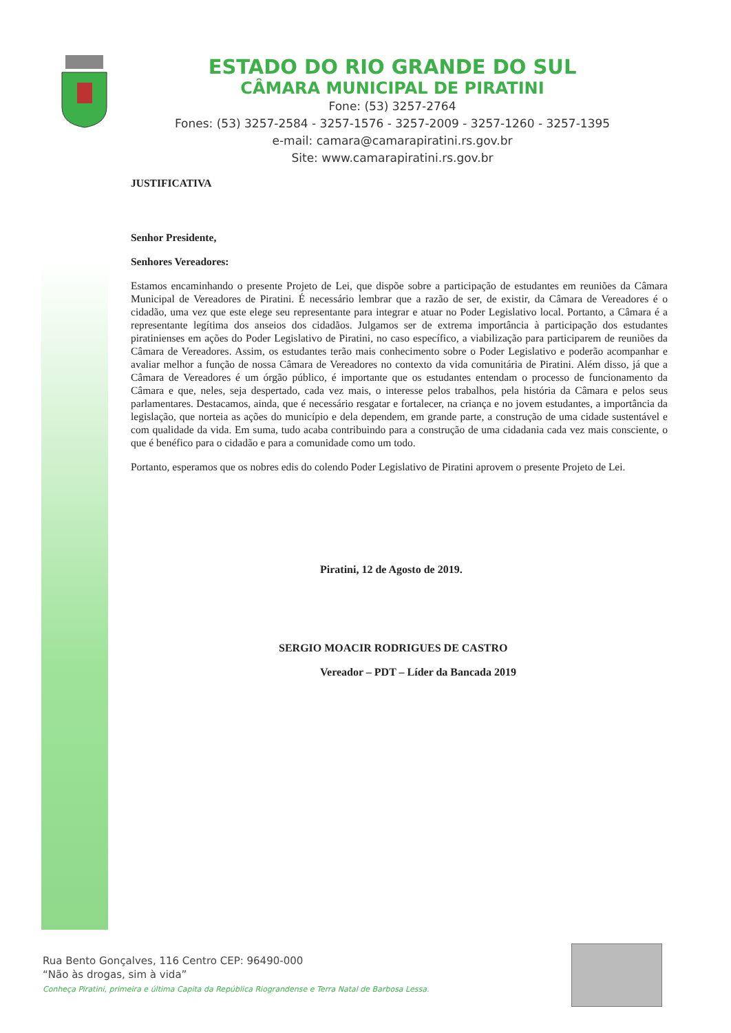ESTADO DO RIO GRANDE DO SUL
CÂMARA MUNICIPAL DE PIRATINI
Fone: (53) 3257-2764
Fones: (53) 3257-2584 - 3257-1576 - 3257-2009 - 3257-1260 - 3257-1395
e-mail: camara@camarapiratini.rs.gov.br
Site: www.camarapiratini.rs.gov.br
JUSTIFICATIVA
Senhor Presidente,
Senhores Vereadores:
Estamos encaminhando o presente Projeto de Lei, que dispõe sobre a participação de estudantes em reuniões da Câmara Municipal de Vereadores de Piratini. É necessário lembrar que a razão de ser, de existir, da Câmara de Vereadores é o cidadão, uma vez que este elege seu representante para integrar e atuar no Poder Legislativo local. Portanto, a Câmara é a representante legítima dos anseios dos cidadãos. Julgamos ser de extrema importância à participação dos estudantes piratinienses em ações do Poder Legislativo de Piratini, no caso específico, a viabilização para participarem de reuniões da Câmara de Vereadores. Assim, os estudantes terão mais conhecimento sobre o Poder Legislativo e poderão acompanhar e avaliar melhor a função de nossa Câmara de Vereadores no contexto da vida comunitária de Piratini. Além disso, já que a Câmara de Vereadores é um órgão público, é importante que os estudantes entendam o processo de funcionamento da Câmara e que, neles, seja despertado, cada vez mais, o interesse pelos trabalhos, pela história da Câmara e pelos seus parlamentares. Destacamos, ainda, que é necessário resgatar e fortalecer, na criança e no jovem estudantes, a importância da legislação, que norteia as ações do município e dela dependem, em grande parte, a construção de uma cidade sustentável e com qualidade da vida. Em suma, tudo acaba contribuindo para a construção de uma cidadania cada vez mais consciente, o que é benéfico para o cidadão e para a comunidade como um todo.
Portanto, esperamos que os nobres edis do colendo Poder Legislativo de Piratini aprovem o presente Projeto de Lei.
Piratini, 12 de Agosto de 2019.
SERGIO MOACIR RODRIGUES DE CASTRO
Vereador – PDT – Líder da Bancada 2019
Rua Bento Gonçalves, 116 Centro CEP: 96490-000
“Não às drogas, sim à vida”
Conheça Piratini, primeira e última Capita da República Riograndense e Terra Natal de Barbosa Lessa.